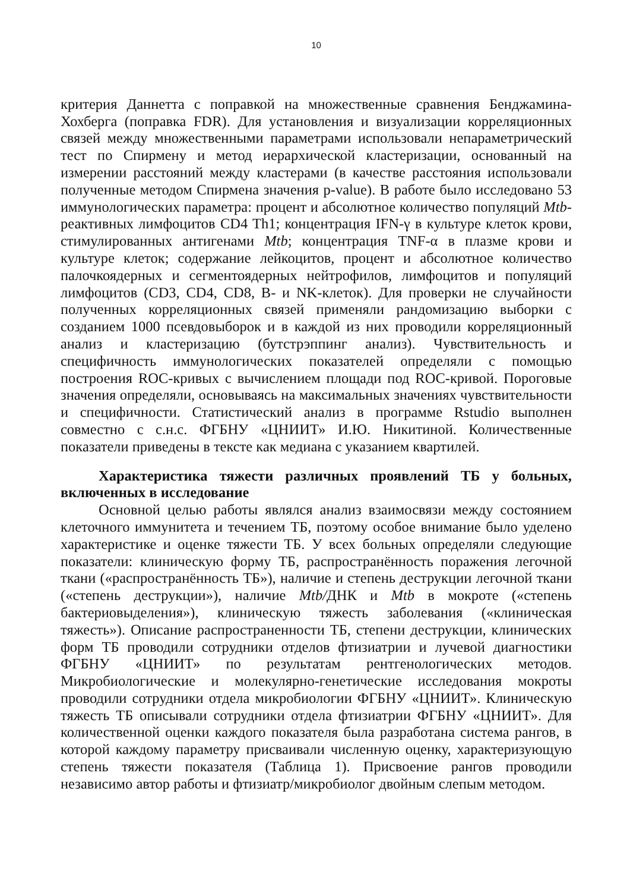10
критерия Даннетта с поправкой на множественные сравнения Бенджамина-Хохберга (поправка FDR). Для установления и визуализации корреляционных связей между множественными параметрами использовали непараметрический тест по Спирмену и метод иерархической кластеризации, основанный на измерении расстояний между кластерами (в качестве расстояния использовали полученные методом Спирмена значения p-value). В работе было исследовано 53 иммунологических параметра: процент и абсолютное количество популяций Mtb-реактивных лимфоцитов CD4 Th1; концентрация IFN-γ в культуре клеток крови, стимулированных антигенами Mtb; концентрация TNF-α в плазме крови и культуре клеток; содержание лейкоцитов, процент и абсолютное количество палочкоядерных и сегментоядерных нейтрофилов, лимфоцитов и популяций лимфоцитов (CD3, CD4, CD8, B- и NK-клеток). Для проверки не случайности полученных корреляционных связей применяли рандомизацию выборки с созданием 1000 псевдовыборок и в каждой из них проводили корреляционный анализ и кластеризацию (бутстрэппинг анализ). Чувствительность и специфичность иммунологических показателей определяли с помощью построения ROC-кривых с вычислением площади под ROC-кривой. Пороговые значения определяли, основываясь на максимальных значениях чувствительности и специфичности. Статистический анализ в программе Rstudio выполнен совместно с с.н.с. ФГБНУ «ЦНИИТ» И.Ю. Никитиной. Количественные показатели приведены в тексте как медиана с указанием квартилей.
Характеристика тяжести различных проявлений ТБ у больных, включенных в исследование
Основной целью работы являлся анализ взаимосвязи между состоянием клеточного иммунитета и течением ТБ, поэтому особое внимание было уделено характеристике и оценке тяжести ТБ. У всех больных определяли следующие показатели: клиническую форму ТБ, распространённость поражения легочной ткани («распространённость ТБ»), наличие и степень деструкции легочной ткани («степень деструкции»), наличие Mtb/ДНК и Mtb в мокроте («степень бактериовыделения»), клиническую тяжесть заболевания («клиническая тяжесть»). Описание распространенности ТБ, степени деструкции, клинических форм ТБ проводили сотрудники отделов фтизиатрии и лучевой диагностики ФГБНУ «ЦНИИТ» по результатам рентгенологических методов. Микробиологические и молекулярно-генетические исследования мокроты проводили сотрудники отдела микробиологии ФГБНУ «ЦНИИТ». Клиническую тяжесть ТБ описывали сотрудники отдела фтизиатрии ФГБНУ «ЦНИИТ». Для количественной оценки каждого показателя была разработана система рангов, в которой каждому параметру присваивали численную оценку, характеризующую степень тяжести показателя (Таблица 1). Присвоение рангов проводили независимо автор работы и фтизиатр/микробиолог двойным слепым методом.